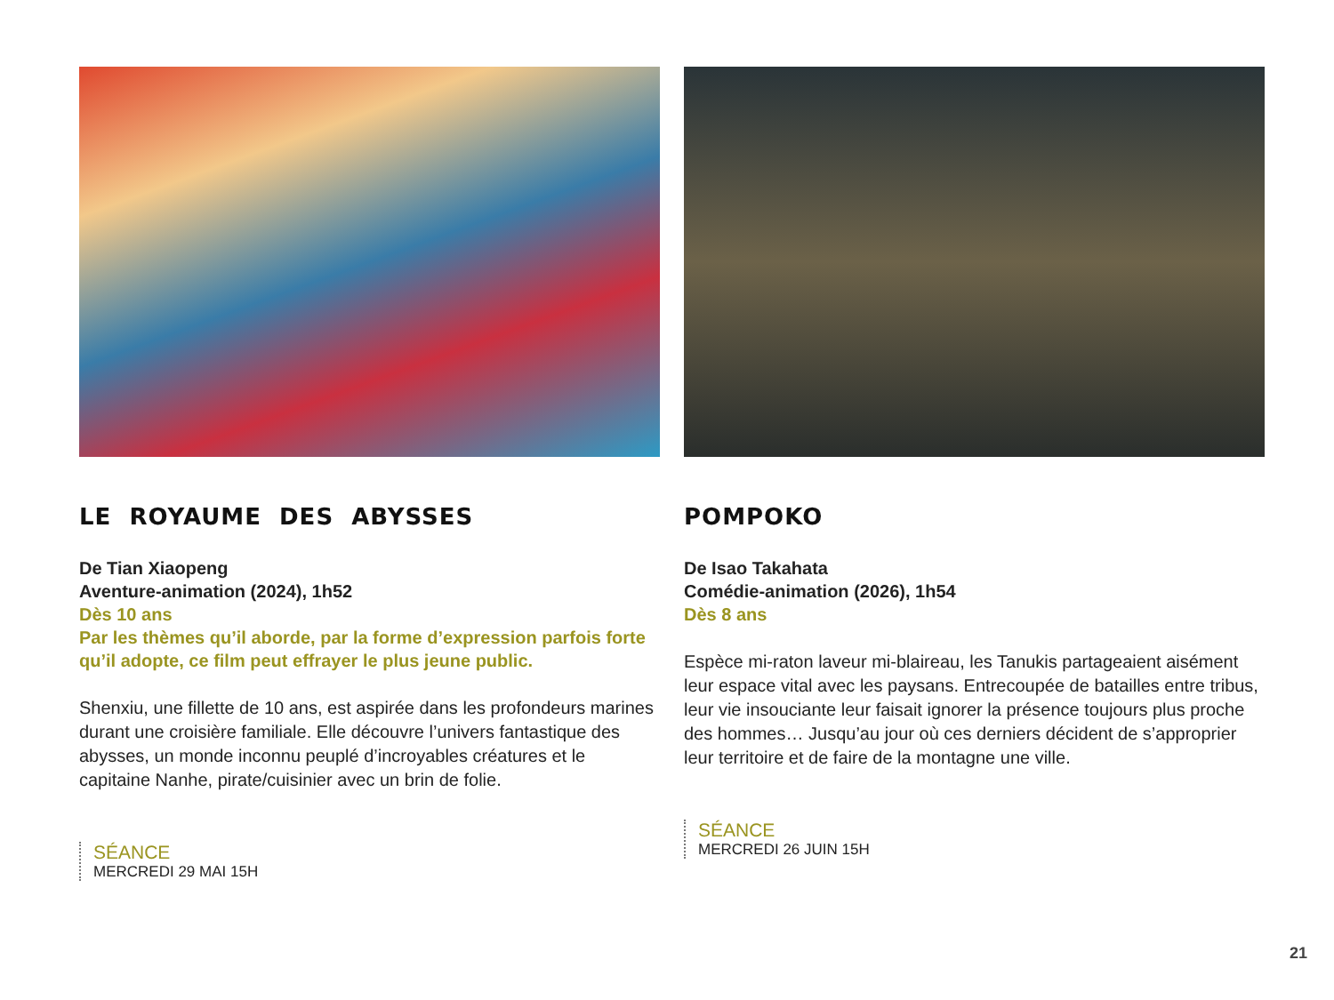LE ROYAUME DES ABYSSES
De Tian Xiaopeng
Aventure-animation (2024), 1h52
Dès 10 ans
Par les thèmes qu’il aborde, par la forme d’expression parfois forte qu’il adopte, ce film peut effrayer le plus jeune public.
Shenxiu, une fillette de 10 ans, est aspirée dans les profondeurs marines durant une croisière familiale. Elle découvre l’univers fantastique des abysses, un monde inconnu peuplé d’incroyables créatures et le capitaine Nanhe, pirate/cuisinier avec un brin de folie.
SÉANCE
MERCREDI 29 MAI 15H
POMPOKO
De Isao Takahata
Comédie-animation (2026), 1h54
Dès 8 ans
Espèce mi-raton laveur mi-blaireau, les Tanukis partageaient aisément leur espace vital avec les paysans. Entrecoupée de batailles entre tribus, leur vie insouciante leur faisait ignorer la présence toujours plus proche des hommes… Jusqu’au jour où ces derniers décident de s’approprier leur territoire et de faire de la montagne une ville.
SÉANCE
MERCREDI 26 JUIN 15H
21